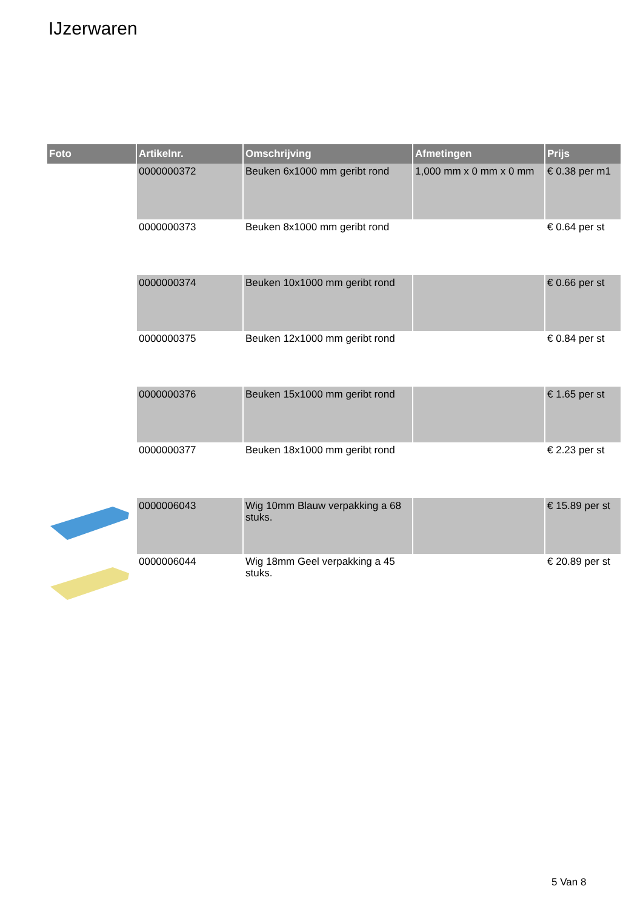IJzerwaren
| Foto | Artikelnr. | Omschrijving | Afmetingen | Prijs |
| --- | --- | --- | --- | --- |
| | 0000000372 | Beuken 6x1000 mm geribt rond | 1,000 mm x 0 mm x 0 mm | € 0.38 per m1 |
| | 0000000373 | Beuken 8x1000 mm geribt rond | | € 0.64 per st |
| | 0000000374 | Beuken 10x1000 mm geribt rond | | € 0.66 per st |
| | 0000000375 | Beuken 12x1000 mm geribt rond | | € 0.84 per st |
| | 0000000376 | Beuken 15x1000 mm geribt rond | | € 1.65 per st |
| | 0000000377 | Beuken 18x1000 mm geribt rond | | € 2.23 per st |
| | 0000006043 | Wig 10mm Blauw verpakking a 68 stuks. | | € 15.89 per st |
| | 0000006044 | Wig 18mm Geel verpakking a 45 stuks. | | € 20.89 per st |
5 Van 8